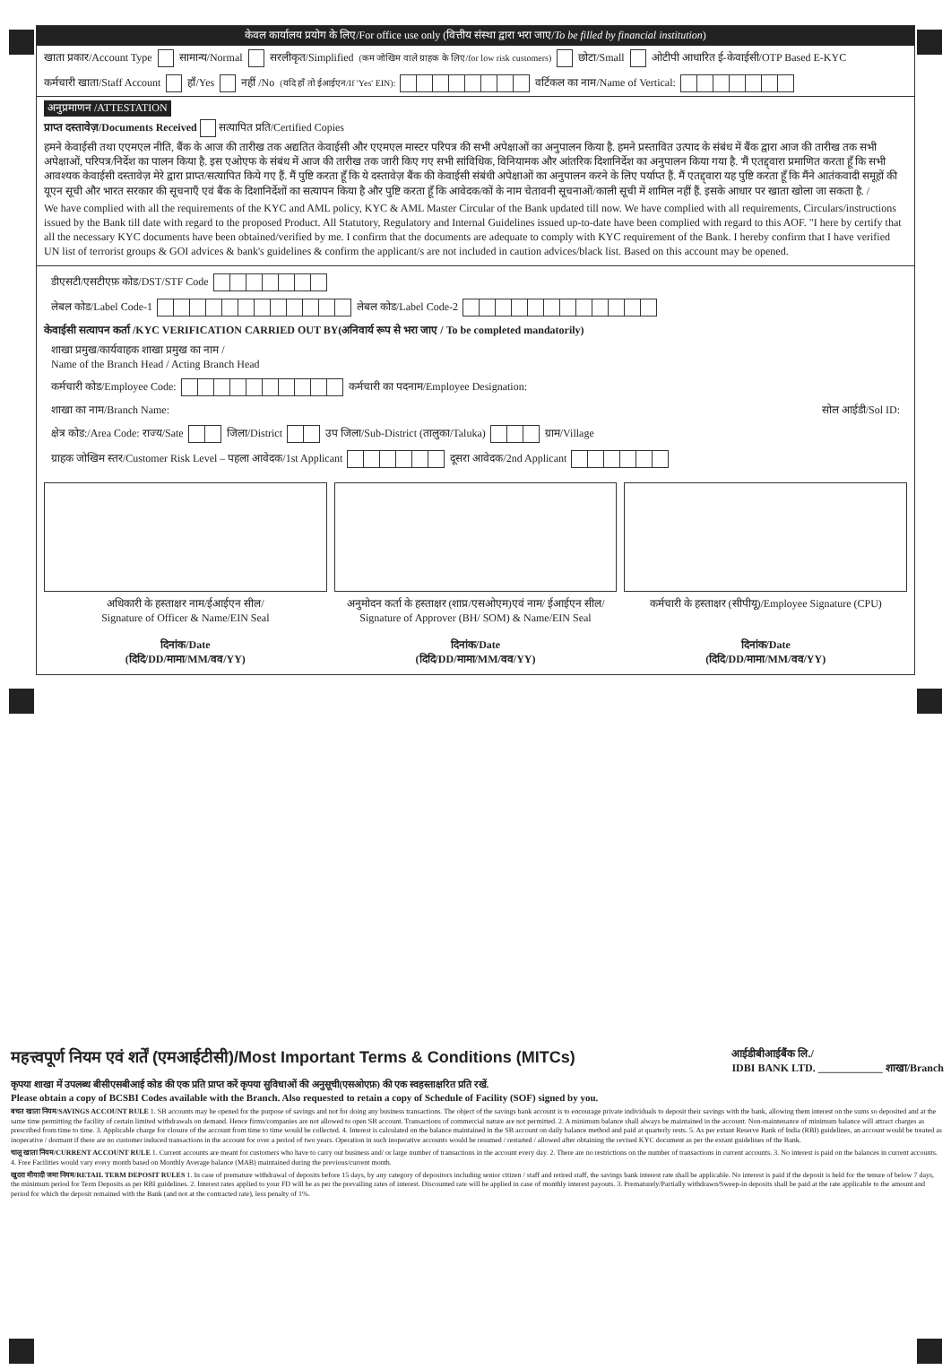केवल कार्यालय प्रयोग के लिए/For office use only (वित्तीय संस्था द्वारा भरा जाए/To be filled by financial institution)
खाता प्रकार/Account Type सामान्य/Normal सरलीकृत/Simplified (कम जोखिम वाले ग्राहक के लिए/for low risk customers) छोटा/Small ओटीपी आधारित ई-केवाईसी/OTP Based E-KYC
कर्मचारी खाता/Staff Account हाँ/Yes नहीं /No (यदि हाँ तो ईआईएन/If 'Yes' EIN): वर्टिकल का नाम/Name of Vertical:
अनुप्रमाणन /ATTESTATION
प्राप्त दस्तावेज़/Documents Received सत्यापित प्रति/Certified Copies
हमने केवाईसी तथा एएमएल नीति, बैंक के आज की तारीख तक अद्यतित केवाईसी और एएमएल मास्टर परिपत्र की सभी अपेक्षाओं का अनुपालन किया है. हमने प्रस्तावित उत्पाद के संबंध में बैंक द्वारा आज की तारीख तक सभी अपेक्षाओं, परिपत्र/निर्देश का पालन किया है. इस एओएफ के संबंध में आज की तारीख तक जारी किए गए सभी सांविधिक, विनियामक और आंतरिक दिशानिर्देश का अनुपालन किया गया है. 'मैं एतद्द्वारा प्रमाणित करता हूँ कि सभी आवश्यक केवाईसी दस्तावेज़ मेरे द्वारा प्राप्त/सत्यापित किये गए हैं. मैं पुष्टि करता हूँ कि ये दस्तावेज़ बैंक की केवाईसी संबंधी अपेक्षाओं का अनुपालन करने के लिए पर्याप्त हैं. मैं एतद्द्वारा यह पुष्टि करता हूँ कि मैंने आतंकवादी समूहों की यूएन सूची और भारत सरकार की सूचनाएँ एवं बैंक के दिशानिर्देशों का सत्यापन किया है और पुष्टि करता हूँ कि आवेदक/कों के नाम चेतावनी सूचनाओं/काली सूची में शामिल नहीं हैं. इसके आधार पर खाता खोला जा सकता है. /
We have complied with all the requirements of the KYC and AML policy, KYC & AML Master Circular of the Bank updated till now. We have complied with all requirements, Circulars/instructions issued by the Bank till date with regard to the proposed Product. All Statutory, Regulatory and Internal Guidelines issued up-to-date have been complied with regard to this AOF. "I here by certify that all the necessary KYC documents have been obtained/verified by me. I confirm that the documents are adequate to comply with KYC requirement of the Bank. I hereby confirm that I have verified UN list of terrorist groups & GOI advices & bank's guidelines & confirm the applicant/s are not included in caution advices/black list. Based on this account may be opened.
डीएसटी/एसटीएफ़ कोड/DST/STF Code
लेबल कोड/Label Code-1 लेबल कोड/Label Code-2
केवाईसी सत्यापन कर्ता /KYC VERIFICATION CARRIED OUT BY(अनिवार्य रूप से भरा जाए / To be completed mandatorily)
शाखा प्रमुख/कार्यवाहक शाखा प्रमुख का नाम /
Name of the Branch Head / Acting Branch Head
कर्मचारी कोड/Employee Code: कर्मचारी का पदनाम/Employee Designation:
शाखा का नाम/Branch Name: सोल आईडी/Sol ID:
क्षेत्र कोड:/Area Code: राज्य/Sate जिला/District उप जिला/Sub-District (तालुका/Taluka) ग्राम/Village
ग्राहक जोखिम स्तर/Customer Risk Level – पहला आवेदक/1st Applicant दूसरा आवेदक/2nd Applicant
अधिकारी के हस्ताक्षर नाम/ईआईएन सील/
Signature of Officer & Name/EIN Seal
दिनांक/Date
(दिदि/DD/मामा/MM/वव/YY)
अनुमोदन कर्ता के हस्ताक्षर (शाप्र/एसओएम)एवं नाम/ ईआईएन सील/
Signature of Approver (BH/ SOM) & Name/EIN Seal
दिनांक/Date
(दिदि/DD/मामा/MM/वव/YY)
कर्मचारी के हस्ताक्षर (सीपीयू)/Employee Signature (CPU)
दिनांक/Date
(दिदि/DD/मामा/MM/वव/YY)
महत्त्वपूर्ण नियम एवं शर्तें (एमआईटीसी)/Most Important Terms & Conditions (MITCs)
आईडीबीआईबैंक लि./
IDBI BANK LTD. ____________ शाखा/Branch
कृपया शाखा में उपलब्ध बीसीएसबीआई कोड की एक प्रति प्राप्त करें कृपया सुविधाओं की अनुसूची(एसओएफ़) की एक स्वहस्ताक्षरित प्रति रखें.
Please obtain a copy of BCSBI Codes available with the Branch. Also requested to retain a copy of Schedule of Facility (SOF) signed by you.
बचत खाता नियम/SAVINGS ACCOUNT RULE 1. SB accounts may be opened for the purpose of savings and not for doing any business transactions. The object of the savings bank account is to encourage private individuals to deposit their savings with the bank, allowing them interest on the sums so deposited and at the same time permitting the facility of certain limited withdrawals on demand. Hence firms/companies are not allowed to open SB account. Transactions of commercial nature are not permitted. 2. A minimum balance shall always be maintained in the account. Non-maintenance of minimum balance will attract charges as prescribed from time to time. 3. Applicable charge for closure of the account from time to time would be collected. 4. Interest is calculated on the balance maintained in the SB account on daily balance method and paid at quarterly rests. 5. As per extant Reserve Bank of India (RBI) guidelines, an account would be treated as inoperative / dormant if there are no customer induced transactions in the account for over a period of two years. Operation in such inoperative accounts would be resumed / restarted / allowed after obtaining the revised KYC document as per the extant guidelines of the Bank.
चालू खाता नियम/CURRENT ACCOUNT RULE 1. Current accounts are meant for customers who have to carry out business and/ or large number of transactions in the account every day. 2. There are no restrictions on the number of transactions in current accounts. 3. No interest is paid on the balances in current accounts. 4. Free Facilities would vary every month based on Monthly Average balance (MAB) maintained during the previous/current month.
खुदरा मीयादी जमा नियम/RETAIL TERM DEPOSIT RULES 1. In case of premature withdrawal of deposits before 15 days, by any category of depositors including senior citizen / staff and retired staff, the savings bank interest rate shall be applicable. No interest is paid if the deposit is held for the tenure of below 7 days, the minimum period for Term Deposits as per RBI guidelines. 2. Interest rates applied to your FD will be as per the prevailing rates of interest. Discounted rate will be applied in case of monthly interest payouts. 3. Prematurely/Partially withdrawn/Sweep-in deposits shall be paid at the rate applicable to the amount and period for which the deposit remained with the Bank (and not at the contracted rate), less penalty of 1%.